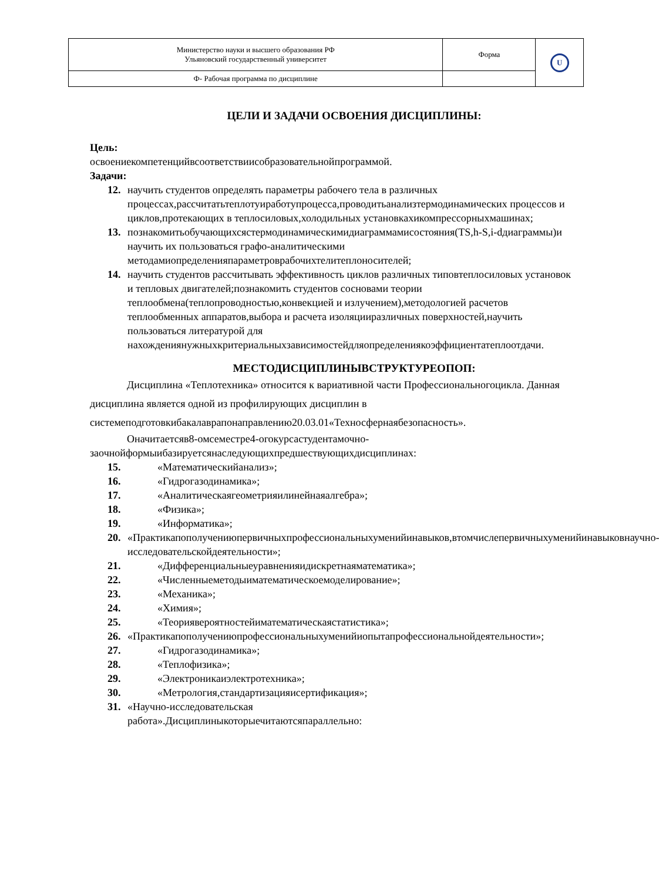| Министерство науки и высшего образования РФ Ульяновский государственный университет | Форма | U |
| Ф- Рабочая программа по дисциплине | | |
ЦЕЛИ И ЗАДАЧИ ОСВОЕНИЯ ДИСЦИПЛИНЫ:
Цель:
освоениекомпетенцийвсоответствиисобразовательнойпрограммой.
Задачи:
12. научить студентов определять параметры рабочего тела в различных процессах,рассчитатьтеплотуиработупроцесса,проводитьанализтермодинамических процессов и циклов,протекающих в теплосиловых,холодильных установкахикомпрессорныхмашинах;
13. познакомитьобучающихсястермодинамическимидиаграммамисостояния(TS,h-S,i-dдиаграммы)и научить их пользоваться графо-аналитическими методамиопределенияпараметроврабочихтелитеплоносителей;
14. научить студентов рассчитывать эффективность циклов различных типовтеплосиловых установок и тепловых двигателей;познакомить студентов сосновами теории теплообмена(теплопроводностью,конвекцией и излучением),методологией расчетов теплообменных аппаратов,выбора и расчета изоляцииразличных поверхностей,научить пользоваться литературой для нахождениянужныхкритериальныхзависимостейдляопределениякоэффициентатеплоотдачи.
МЕСТОДИСЦИПЛИНЫВСТРУКТУРЕОПОП:
Дисциплина «Теплотехника» относится к вариативной части Профессиональногоцикла. Данная дисциплина является одной из профилирующих дисциплин в системеподготовкибакалаврапонаправлению20.03.01«Техносфернаябезопасность».
Оначитаетсяв8-омсеместре4-огокурсастудентамочно-заочнойформыибазируетсянаследующихпредшествующихдисциплинах:
15. «Математическийанализ»;
16. «Гидрогазодинамика»;
17. «Аналитическаягеометрияилинейнаяалгебра»;
18. «Физика»;
19. «Информатика»;
20. «Практикапополучениюпервичныхпрофессиональныхуменийинавыков,втомчислепервичныхуменийинавыковнаучно-исследовательскойдеятельности»;
21. «Дифференциальныеуравненияидискретнаяматематика»;
22. «Численныеметодыиматематическоемоделирование»;
23. «Механика»;
24. «Химия»;
25. «Теориявероятностейиматематическаястатистика»;
26. «Практикапополучениюпрофессиональныхуменийиопытапрофессиональнойдеятельности»;
27. «Гидрогазодинамика»;
28. «Теплофизика»;
29. «Электроникаиэлектротехника»;
30. «Метрология,стандартизацияисертификация»;
31. «Научно-исследовательская работа».Дисциплиныкоторыечитаютсяпараллельно: